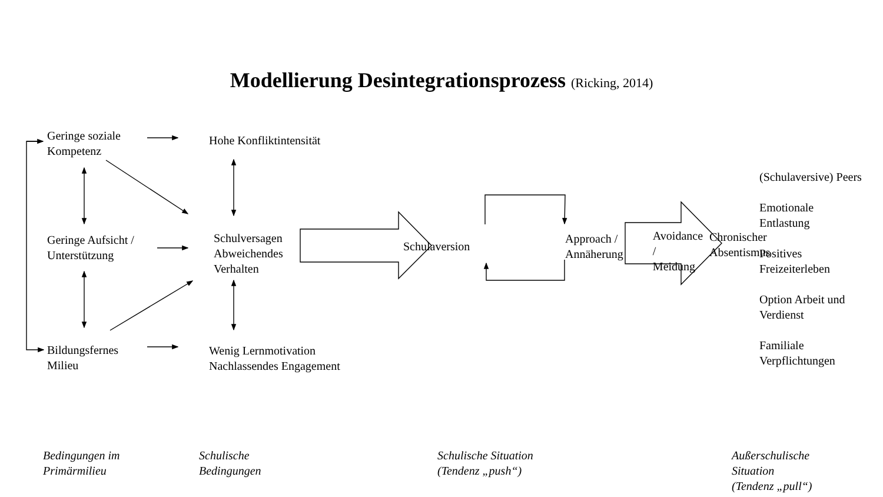Modellierung Desintegrationsprozess (Ricking, 2014)
Geringe soziale
Kompetenz
Geringe Aufsicht /
Unterstützung
Bildungsfernes
Milieu
Hohe Konfliktintensität
Schulversagen
Abweichendes
Verhalten
Wenig Lernmotivation
Nachlassendes Engagement
Schulaversion
Approach /
Annäherung
Avoidance /
Meidung
Chronischer
Absentismus
(Schulaversive) Peers
Emotionale
Entlastung
Positives
Freizeiterleben
Option Arbeit und
Verdienst
Familiale
Verpflichtungen
Bedingungen im
Primärmilieu
Schulische
Bedingungen
Schulische Situation
(Tendenz „push“)
Außerschulische
Situation
(Tendenz „pull“)